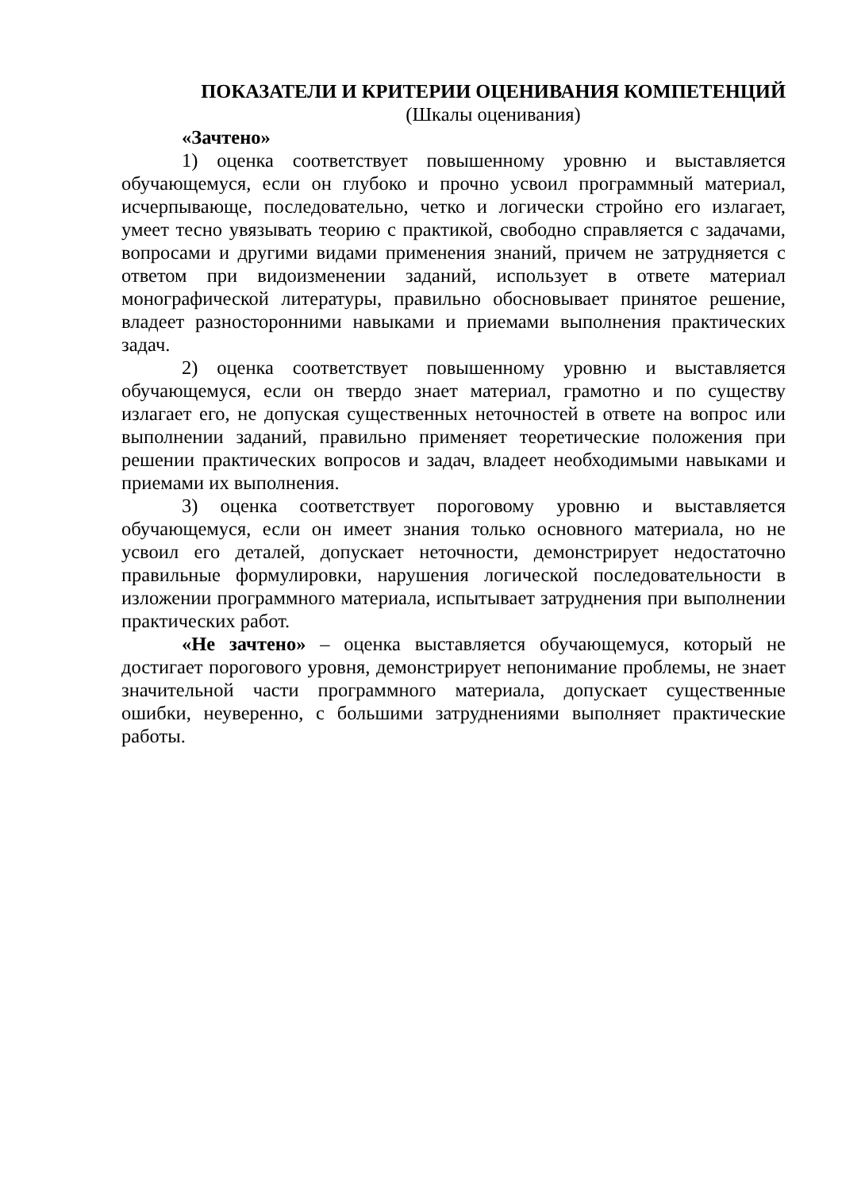ПОКАЗАТЕЛИ И КРИТЕРИИ ОЦЕНИВАНИЯ КОМПЕТЕНЦИЙ
(Шкалы оценивания)
«Зачтено»
1) оценка соответствует повышенному уровню и выставляется обучающемуся, если он глубоко и прочно усвоил программный материал, исчерпывающе, последовательно, четко и логически стройно его излагает, умеет тесно увязывать теорию с практикой, свободно справляется с задачами, вопросами и другими видами применения знаний, причем не затрудняется с ответом при видоизменении заданий, использует в ответе материал монографической литературы, правильно обосновывает принятое решение, владеет разносторонними навыками и приемами выполнения практических задач.
2) оценка соответствует повышенному уровню и выставляется обучающемуся, если он твердо знает материал, грамотно и по существу излагает его, не допуская существенных неточностей в ответе на вопрос или выполнении заданий, правильно применяет теоретические положения при решении практических вопросов и задач, владеет необходимыми навыками и приемами их выполнения.
3) оценка соответствует пороговому уровню и выставляется обучающемуся, если он имеет знания только основного материала, но не усвоил его деталей, допускает неточности, демонстрирует недостаточно правильные формулировки, нарушения логической последовательности в изложении программного материала, испытывает затруднения при выполнении практических работ.
«Не зачтено» – оценка выставляется обучающемуся, который не достигает порогового уровня, демонстрирует непонимание проблемы, не знает значительной части программного материала, допускает существенные ошибки, неуверенно, с большими затруднениями выполняет практические работы.